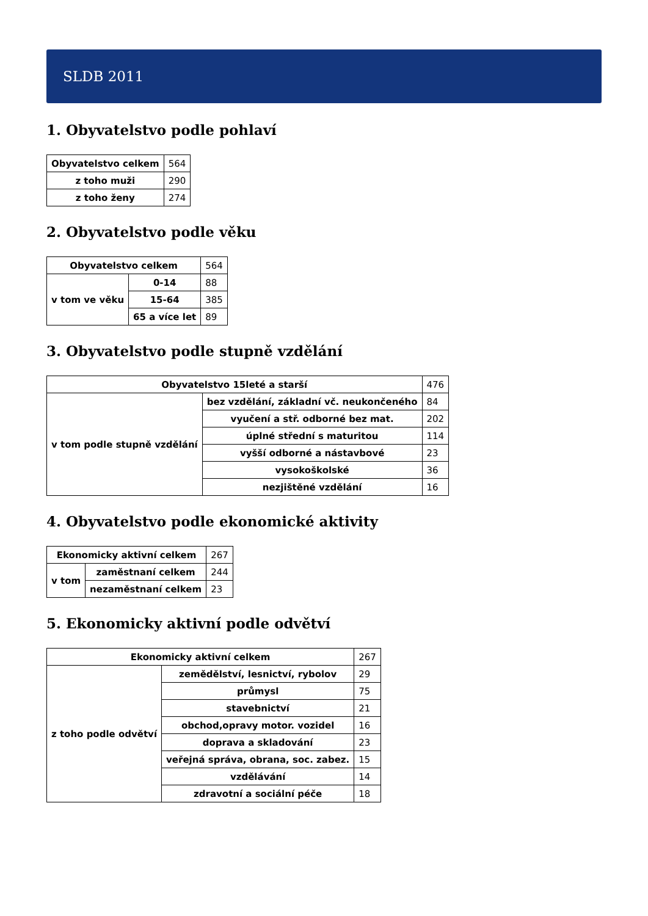SLDB 2011
1. Obyvatelstvo podle pohlaví
| Obyvatelstvo celkem | 564 |
| z toho muži | 290 |
| z toho ženy | 274 |
2. Obyvatelstvo podle věku
| Obyvatelstvo celkem | | 564 |
| v tom ve věku | 0-14 | 88 |
| | 15-64 | 385 |
| | 65 a více let | 89 |
3. Obyvatelstvo podle stupně vzdělání
| Obyvatelstvo 15leté a starší | | 476 |
| v tom podle stupně vzdělání | bez vzdělání, základní vč. neukončeného | 84 |
| | vyučení a stř. odborné bez mat. | 202 |
| | úplné střední s maturitou | 114 |
| | vyšší odborné a nástavbové | 23 |
| | vysokoškolské | 36 |
| | nezjištěné vzdělání | 16 |
4. Obyvatelstvo podle ekonomické aktivity
| Ekonomicky aktivní celkem | | 267 |
| v tom | zaměstnaní celkem | 244 |
| | nezaměstnaní celkem | 23 |
5. Ekonomicky aktivní podle odvětví
| Ekonomicky aktivní celkem | | 267 |
| z toho podle odvětví | zemědělství, lesnictví, rybolov | 29 |
| | průmysl | 75 |
| | stavebnictví | 21 |
| | obchod,opravy motor. vozidel | 16 |
| | doprava a skladování | 23 |
| | veřejná správa, obrana, soc. zabez. | 15 |
| | vzdělávání | 14 |
| | zdravotní a sociální péče | 18 |